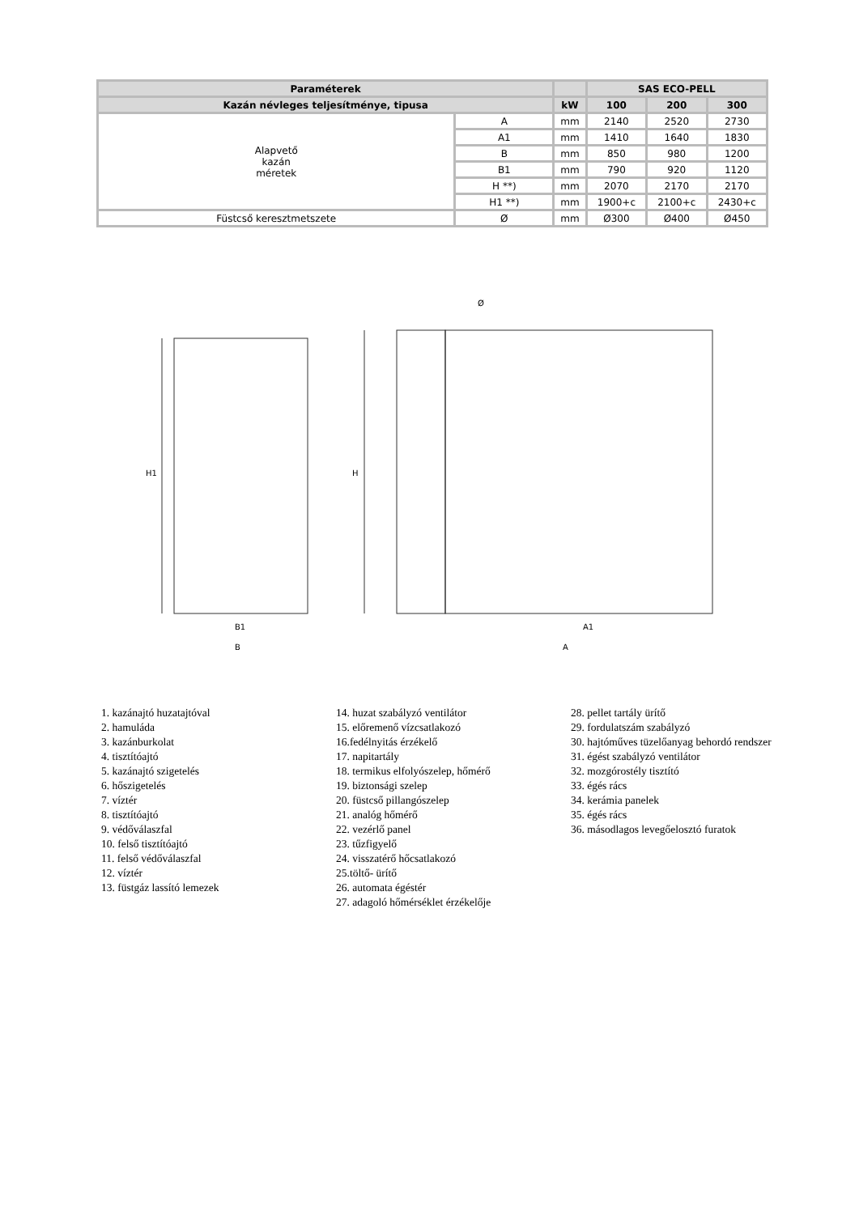| Paraméterek | | | SAS ECO-PELL | | |
| --- | --- | --- | --- | --- | --- |
| Kazán névleges teljesítménye, tipusa | | kW | 100 | 200 | 300 |
| Alapvető kazán méretek | A | mm | 2140 | 2520 | 2730 |
| | A1 | mm | 1410 | 1640 | 1830 |
| | B | mm | 850 | 980 | 1200 |
| | B1 | mm | 790 | 920 | 1120 |
| | H **) | mm | 2070 | 2170 | 2170 |
| | H1 **) | mm | 1900+c | 2100+c | 2430+c |
| Füstcső keresztmetszete | Ø | mm | Ø300 | Ø400 | Ø450 |
H1
H
B1
B
A1
A
Ø
1. kazánajtó huzatajtóval
2. hamuláda
3. kazánburkolat
4. tisztítóajtó
5. kazánajtó szigetelés
6. hőszigetelés
7. víztér
8. tisztítóajtó
9. védőválaszfal
10. felső tisztítóajtó
11. felső védőválaszfal
12. víztér
13. füstgáz lassító lemezek
14. huzat szabályzó ventilátor
15. előremenő vízcsatlakozó
16.fedélnyitás érzékelő
17. napitartály
18. termikus elfolyószelep, hőmérő
19. biztonsági szelep
20. füstcső pillangószelep
21. analóg hőmérő
22. vezérlő panel
23. tűzfigyelő
24. visszatérő hőcsatlakozó
25.töltő- ürítő
26. automata égéstér
27. adagoló hőmérséklet érzékelője
28. pellet tartály ürítő
29. fordulatszám szabályzó
30. hajtóműves tüzelőanyag behordó rendszer
31. égést szabályzó ventilátor
32. mozgórostély tisztító
33. égés rács
34. kerámia panelek
35. égés rács
36. másodlagos levegőelosztó furatok